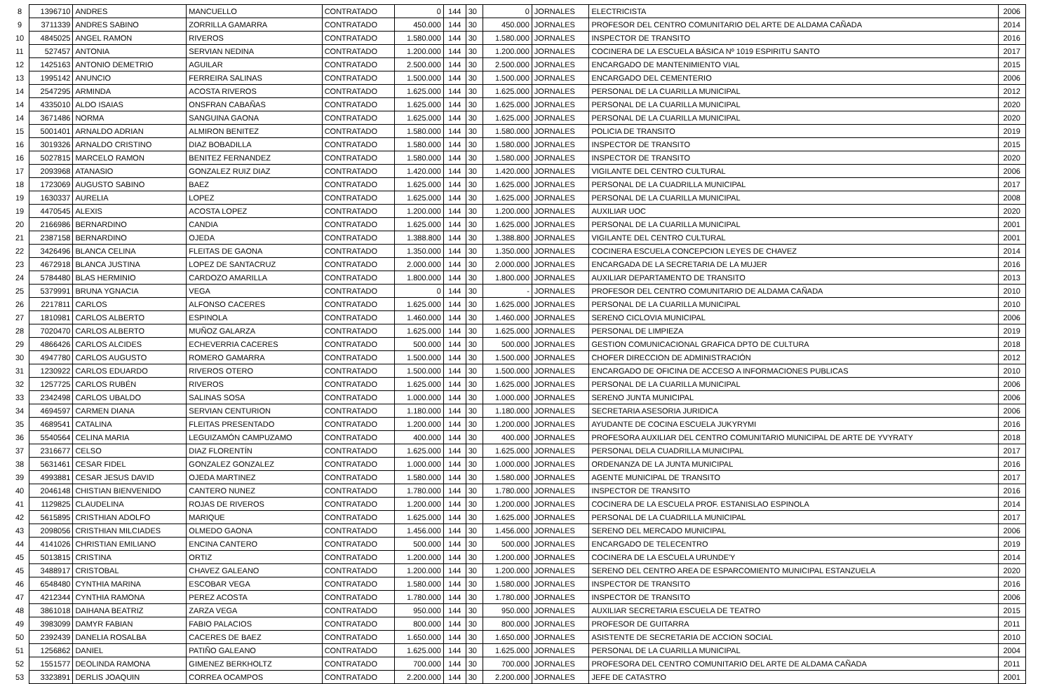| 8 | 1396710 | ANDRES | MANCUELLO | CONTRATADO | 0 | 144 | 30 | 0 | JORNALES | ELECTRICISTA | 2006 |
| 9 | 3711339 | ANDRES SABINO | ZORRILLA GAMARRA | CONTRATADO | 450.000 | 144 | 30 | 450.000 | JORNALES | PROFESOR DEL CENTRO COMUNITARIO DEL ARTE DE ALDAMA CAÑADA | 2014 |
| 10 | 4845025 | ANGEL RAMON | RIVEROS | CONTRATADO | 1.580.000 | 144 | 30 | 1.580.000 | JORNALES | INSPECTOR DE TRANSITO | 2016 |
| 11 | 527457 | ANTONIA | SERVIAN NEDINA | CONTRATADO | 1.200.000 | 144 | 30 | 1.200.000 | JORNALES | COCINERA DE LA ESCUELA BÁSICA Nº 1019 ESPIRITU SANTO | 2017 |
| 12 | 1425163 | ANTONIO DEMETRIO | AGUILAR | CONTRATADO | 2.500.000 | 144 | 30 | 2.500.000 | JORNALES | ENCARGADO DE MANTENIMIENTO VIAL | 2015 |
| 13 | 1995142 | ANUNCIO | FERREIRA SALINAS | CONTRATADO | 1.500.000 | 144 | 30 | 1.500.000 | JORNALES | ENCARGADO DEL CEMENTERIO | 2006 |
| 14 | 2547295 | ARMINDA | ACOSTA RIVEROS | CONTRATADO | 1.625.000 | 144 | 30 | 1.625.000 | JORNALES | PERSONAL DE LA CUARILLA MUNICIPAL | 2012 |
| 14 | 4335010 | ALDO ISAIAS | ONSFRAN CABAÑAS | CONTRATADO | 1.625.000 | 144 | 30 | 1.625.000 | JORNALES | PERSONAL DE LA CUARILLA MUNICIPAL | 2020 |
| 14 | 3671486 | NORMA | SANGUINA GAONA | CONTRATADO | 1.625.000 | 144 | 30 | 1.625.000 | JORNALES | PERSONAL DE LA CUARILLA MUNICIPAL | 2020 |
| 15 | 5001401 | ARNALDO ADRIAN | ALMIRON BENITEZ | CONTRATADO | 1.580.000 | 144 | 30 | 1.580.000 | JORNALES | POLICIA DE TRANSITO | 2019 |
| 16 | 3019326 | ARNALDO CRISTINO | DIAZ BOBADILLA | CONTRATADO | 1.580.000 | 144 | 30 | 1.580.000 | JORNALES | INSPECTOR DE TRANSITO | 2015 |
| 16 | 5027815 | MARCELO RAMON | BENITEZ FERNANDEZ | CONTRATADO | 1.580.000 | 144 | 30 | 1.580.000 | JORNALES | INSPECTOR DE TRANSITO | 2020 |
| 17 | 2093968 | ATANASIO | GONZALEZ RUIZ DIAZ | CONTRATADO | 1.420.000 | 144 | 30 | 1.420.000 | JORNALES | VIGILANTE DEL CENTRO CULTURAL | 2006 |
| 18 | 1723069 | AUGUSTO SABINO | BAEZ | CONTRATADO | 1.625.000 | 144 | 30 | 1.625.000 | JORNALES | PERSONAL DE LA CUADRILLA MUNICIPAL | 2017 |
| 19 | 1630337 | AURELIA | LOPEZ | CONTRATADO | 1.625.000 | 144 | 30 | 1.625.000 | JORNALES | PERSONAL DE LA CUARILLA MUNICIPAL | 2008 |
| 19 | 4470545 | ALEXIS | ACOSTA LOPEZ | CONTRATADO | 1.200.000 | 144 | 30 | 1.200.000 | JORNALES | AUXILIAR UOC | 2020 |
| 20 | 2166986 | BERNARDINO | CANDIA | CONTRATADO | 1.625.000 | 144 | 30 | 1.625.000 | JORNALES | PERSONAL DE LA CUARILLA MUNICIPAL | 2001 |
| 21 | 2387158 | BERNARDINO | OJEDA | CONTRATADO | 1.388.800 | 144 | 30 | 1.388.800 | JORNALES | VIGILANTE DEL CENTRO CULTURAL | 2001 |
| 22 | 3426496 | BLANCA CELINA | FLEITAS DE GAONA | CONTRATADO | 1.350.000 | 144 | 30 | 1.350.000 | JORNALES | COCINERA ESCUELA CONCEPCION LEYES DE CHAVEZ | 2014 |
| 23 | 4672918 | BLANCA JUSTINA | LOPEZ DE SANTACRUZ | CONTRATADO | 2.000.000 | 144 | 30 | 2.000.000 | JORNALES | ENCARGADA DE LA SECRETARIA DE LA MUJER | 2016 |
| 24 | 5784480 | BLAS HERMINIO | CARDOZO AMARILLA | CONTRATADO | 1.800.000 | 144 | 30 | 1.800.000 | JORNALES | AUXILIAR DEPARTAMENTO DE TRANSITO | 2013 |
| 25 | 5379991 | BRUNA YGNACIA | VEGA | CONTRATADO | 0 | 144 | 30 | - | JORNALES | PROFESOR DEL CENTRO COMUNITARIO DE ALDAMA CAÑADA | 2010 |
| 26 | 2217811 | CARLOS | ALFONSO CACERES | CONTRATADO | 1.625.000 | 144 | 30 | 1.625.000 | JORNALES | PERSONAL DE LA CUARILLA MUNICIPAL | 2010 |
| 27 | 1810981 | CARLOS ALBERTO | ESPINOLA | CONTRATADO | 1.460.000 | 144 | 30 | 1.460.000 | JORNALES | SERENO CICLOVIA MUNICIPAL | 2006 |
| 28 | 7020470 | CARLOS ALBERTO | MUÑOZ GALARZA | CONTRATADO | 1.625.000 | 144 | 30 | 1.625.000 | JORNALES | PERSONAL DE LIMPIEZA | 2019 |
| 29 | 4866426 | CARLOS ALCIDES | ECHEVERRIA CACERES | CONTRATADO | 500.000 | 144 | 30 | 500.000 | JORNALES | GESTION COMUNICACIONAL GRAFICA DPTO DE CULTURA | 2018 |
| 30 | 4947780 | CARLOS AUGUSTO | ROMERO GAMARRA | CONTRATADO | 1.500.000 | 144 | 30 | 1.500.000 | JORNALES | CHOFER DIRECCION DE ADMINISTRACIÓN | 2012 |
| 31 | 1230922 | CARLOS EDUARDO | RIVEROS OTERO | CONTRATADO | 1.500.000 | 144 | 30 | 1.500.000 | JORNALES | ENCARGADO DE OFICINA DE ACCESO A INFORMACIONES PUBLICAS | 2010 |
| 32 | 1257725 | CARLOS RUBÉN | RIVEROS | CONTRATADO | 1.625.000 | 144 | 30 | 1.625.000 | JORNALES | PERSONAL DE LA CUARILLA MUNICIPAL | 2006 |
| 33 | 2342498 | CARLOS UBALDO | SALINAS SOSA | CONTRATADO | 1.000.000 | 144 | 30 | 1.000.000 | JORNALES | SERENO JUNTA MUNICIPAL | 2006 |
| 34 | 4694597 | CARMEN DIANA | SERVIAN CENTURION | CONTRATADO | 1.180.000 | 144 | 30 | 1.180.000 | JORNALES | SECRETARIA ASESORIA JURIDICA | 2006 |
| 35 | 4689541 | CATALINA | FLEITAS PRESENTADO | CONTRATADO | 1.200.000 | 144 | 30 | 1.200.000 | JORNALES | AYUDANTE DE COCINA ESCUELA JUKYRYMI | 2016 |
| 36 | 5540564 | CELINA MARIA | LEGUIZAMÓN CAMPUZAMO | CONTRATADO | 400.000 | 144 | 30 | 400.000 | JORNALES | PROFESORA AUXILIAR DEL CENTRO COMUNITARIO MUNICIPAL DE ARTE DE YVYRATY | 2018 |
| 37 | 2316677 | CELSO | DIAZ FLORENTÍN | CONTRATADO | 1.625.000 | 144 | 30 | 1.625.000 | JORNALES | PERSONAL DELA CUADRILLA MUNICIPAL | 2017 |
| 38 | 5631461 | CESAR FIDEL | GONZALEZ GONZALEZ | CONTRATADO | 1.000.000 | 144 | 30 | 1.000.000 | JORNALES | ORDENANZA DE LA JUNTA MUNICIPAL | 2016 |
| 39 | 4993881 | CESAR JESUS DAVID | OJEDA MARTINEZ | CONTRATADO | 1.580.000 | 144 | 30 | 1.580.000 | JORNALES | AGENTE MUNICIPAL DE TRANSITO | 2017 |
| 40 | 2046148 | CHISTIAN BIENVENIDO | CANTERO NUNEZ | CONTRATADO | 1.780.000 | 144 | 30 | 1.780.000 | JORNALES | INSPECTOR DE TRANSITO | 2016 |
| 41 | 1129825 | CLAUDELINA | ROJAS DE RIVEROS | CONTRATADO | 1.200.000 | 144 | 30 | 1.200.000 | JORNALES | COCINERA DE LA ESCUELA PROF. ESTANISLAO ESPINOLA | 2014 |
| 42 | 5615895 | CRISTHIAN ADOLFO | MARIQUE | CONTRATADO | 1.625.000 | 144 | 30 | 1.625.000 | JORNALES | PERSONAL DE LA CUADRILLA MUNICIPAL | 2017 |
| 43 | 2098056 | CRISTHIAN MILCIADES | OLMEDO GAONA | CONTRATADO | 1.456.000 | 144 | 30 | 1.456.000 | JORNALES | SERENO DEL MERCADO MUNICIPAL | 2006 |
| 44 | 4141026 | CHRISTIAN EMILIANO | ENCINA CANTERO | CONTRATADO | 500.000 | 144 | 30 | 500.000 | JORNALES | ENCARGADO DE TELECENTRO | 2019 |
| 45 | 5013815 | CRISTINA | ORTIZ | CONTRATADO | 1.200.000 | 144 | 30 | 1.200.000 | JORNALES | COCINERA DE LA ESCUELA URUNDE'Y | 2014 |
| 45 | 3488917 | CRISTOBAL | CHAVEZ GALEANO | CONTRATADO | 1.200.000 | 144 | 30 | 1.200.000 | JORNALES | SERENO DEL CENTRO AREA DE ESPARCOMIENTO MUNICIPAL ESTANZUELA | 2020 |
| 46 | 6548480 | CYNTHIA MARINA | ESCOBAR VEGA | CONTRATADO | 1.580.000 | 144 | 30 | 1.580.000 | JORNALES | INSPECTOR DE TRANSITO | 2016 |
| 47 | 4212344 | CYNTHIA RAMONA | PEREZ ACOSTA | CONTRATADO | 1.780.000 | 144 | 30 | 1.780.000 | JORNALES | INSPECTOR DE TRANSITO | 2006 |
| 48 | 3861018 | DAIHANA BEATRIZ | ZARZA VEGA | CONTRATADO | 950.000 | 144 | 30 | 950.000 | JORNALES | AUXILIAR SECRETARIA ESCUELA DE TEATRO | 2015 |
| 49 | 3983099 | DAMYR FABIAN | FABIO PALACIOS | CONTRATADO | 800.000 | 144 | 30 | 800.000 | JORNALES | PROFESOR DE GUITARRA | 2011 |
| 50 | 2392439 | DANELIA ROSALBA | CACERES DE BAEZ | CONTRATADO | 1.650.000 | 144 | 30 | 1.650.000 | JORNALES | ASISTENTE DE SECRETARIA DE ACCION SOCIAL | 2010 |
| 51 | 1256862 | DANIEL | PATIÑO GALEANO | CONTRATADO | 1.625.000 | 144 | 30 | 1.625.000 | JORNALES | PERSONAL DE LA CUARILLA MUNICIPAL | 2004 |
| 52 | 1551577 | DEOLINDA RAMONA | GIMENEZ BERKHOLTZ | CONTRATADO | 700.000 | 144 | 30 | 700.000 | JORNALES | PROFESORA DEL CENTRO COMUNITARIO DEL ARTE DE ALDAMA CAÑADA | 2011 |
| 53 | 3323891 | DERLIS JOAQUIN | CORREA OCAMPOS | CONTRATADO | 2.200.000 | 144 | 30 | 2.200.000 | JORNALES | JEFE DE CATASTRO | 2001 |